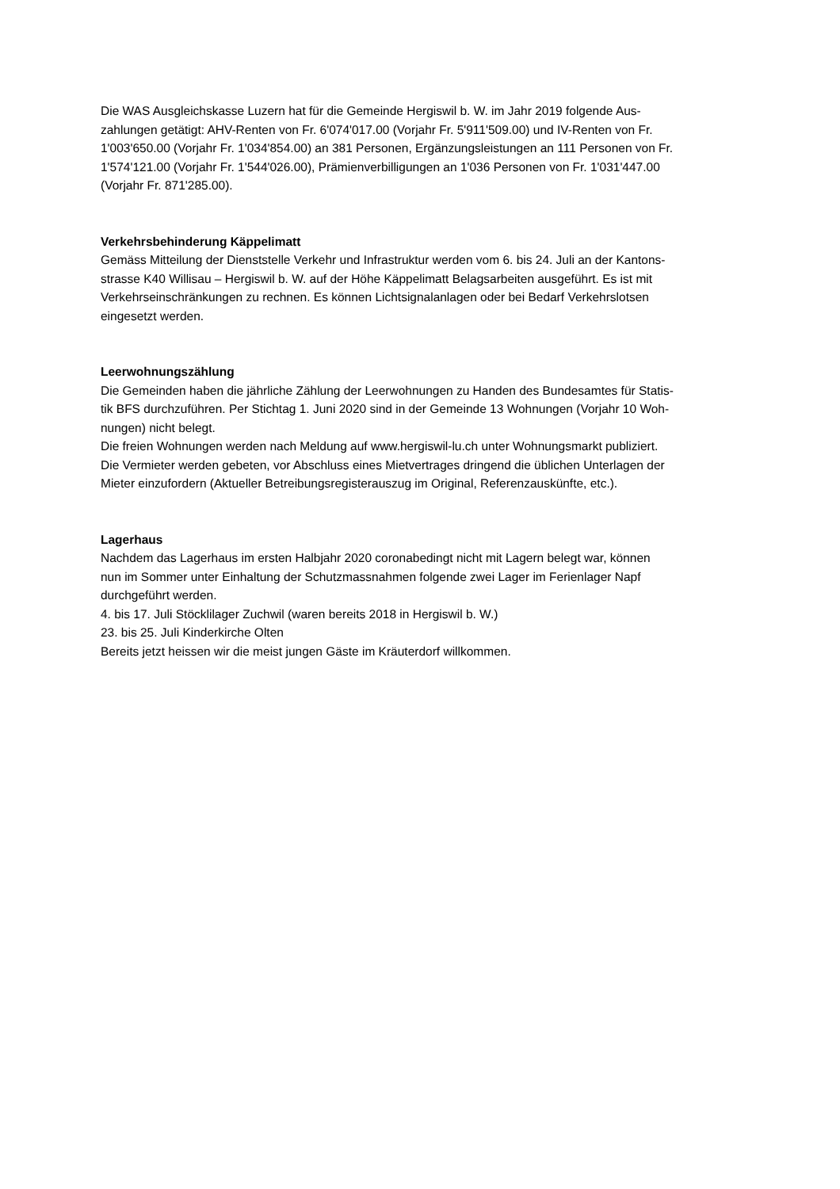Die WAS Ausgleichskasse Luzern hat für die Gemeinde Hergiswil b. W. im Jahr 2019 folgende Aus-
zahlungen getätigt: AHV-Renten von Fr. 6'074'017.00 (Vorjahr Fr. 5'911'509.00) und IV-Renten von Fr.
1'003'650.00 (Vorjahr Fr. 1'034'854.00) an 381 Personen, Ergänzungsleistungen an 111 Personen von Fr.
1'574'121.00 (Vorjahr Fr. 1'544'026.00), Prämienverbilligungen an 1'036 Personen von Fr. 1'031'447.00
(Vorjahr Fr. 871'285.00).
Verkehrsbehinderung Käppelimatt
Gemäss Mitteilung der Dienststelle Verkehr und Infrastruktur werden vom 6. bis 24. Juli an der Kantons-
strasse K40 Willisau – Hergiswil b. W. auf der Höhe Käppelimatt Belagsarbeiten ausgeführt. Es ist mit
Verkehrseinschränkungen zu rechnen. Es können Lichtsignalanlagen oder bei Bedarf Verkehrslotsen
eingesetzt werden.
Leerwohnungszählung
Die Gemeinden haben die jährliche Zählung der Leerwohnungen zu Handen des Bundesamtes für Statis-
tik BFS durchzuführen. Per Stichtag 1. Juni 2020 sind in der Gemeinde 13 Wohnungen (Vorjahr 10 Woh-
nungen) nicht belegt.
Die freien Wohnungen werden nach Meldung auf www.hergiswil-lu.ch unter Wohnungsmarkt publiziert.
Die Vermieter werden gebeten, vor Abschluss eines Mietvertrages dringend die üblichen Unterlagen der
Mieter einzufordern (Aktueller Betreibungsregisterauszug im Original, Referenzauskünfte, etc.).
Lagerhaus
Nachdem das Lagerhaus im ersten Halbjahr 2020 coronabedingt nicht mit Lagern belegt war, können
nun im Sommer unter Einhaltung der Schutzmassnahmen folgende zwei Lager im Ferienlager Napf
durchgeführt werden.
4. bis 17. Juli Stöcklilager Zuchwil (waren bereits 2018 in Hergiswil b. W.)
23. bis 25. Juli Kinderkirche Olten
Bereits jetzt heissen wir die meist jungen Gäste im Kräuterdorf willkommen.